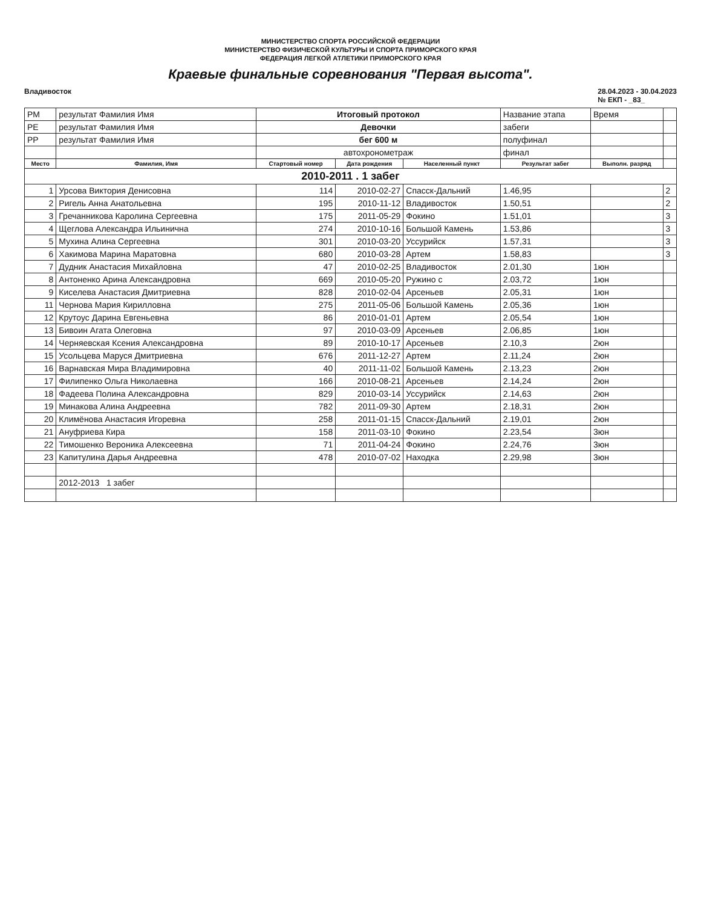МИНИСТЕРСТВО СПОРТА РОССИЙСКОЙ ФЕДЕРАЦИИ
МИНИСТЕРСТВО ФИЗИЧЕСКОЙ КУЛЬТУРЫ И СПОРТА ПРИМОРСКОГО КРАЯ
ФЕДЕРАЦИЯ ЛЕГКОЙ АТЛЕТИКИ ПРИМОРСКОГО КРАЯ
Краевые финальные соревнования "Первая высота".
Владивосток 28.04.2023 - 30.04.2023
№ ЕКП - _83_
| РМ | результат Фамилия Имя | Итоговый протокол | | | Название этапа | Время | |
| РЕ | результат Фамилия Имя | Девочки | | | забеги | | |
| РР | результат Фамилия Имя | бег 600 м | | | полуфинал | | |
| | | автохронометраж | | | финал | | |
| Место | Фамилия, Имя | Стартовый номер | Дата рождения | Населенный пункт | Результат забег | Выполн. разряд | |
| 2010-2011 . 1 забег | | | | | | | |
| 1 | Урсова Виктория Денисовна | 114 | 2010-02-27 | Спасск-Дальний | 1.46,95 | | 2 |
| 2 | Ригель Анна Анатольевна | 195 | 2010-11-12 | Владивосток | 1.50,51 | | 2 |
| 3 | Гречанникова Каролина Сергеевна | 175 | 2011-05-29 | Фокино | 1.51,01 | | 3 |
| 4 | Щеглова Александра Ильинична | 274 | 2010-10-16 | Большой Камень | 1.53,86 | | 3 |
| 5 | Мухина Алина Сергеевна | 301 | 2010-03-20 | Уссурийск | 1.57,31 | | 3 |
| 6 | Хакимова Марина Маратовна | 680 | 2010-03-28 | Артем | 1.58,83 | | 3 |
| 7 | Дудник Анастасия Михайловна | 47 | 2010-02-25 | Владивосток | 2.01,30 | 1юн | |
| 8 | Антоненко Арина Александровна | 669 | 2010-05-20 | Ружино с | 2.03,72 | 1юн | |
| 9 | Киселева Анастасия Дмитриевна | 828 | 2010-02-04 | Арсеньев | 2.05,31 | 1юн | |
| 11 | Чернова Мария Кирилловна | 275 | 2011-05-06 | Большой Камень | 2.05,36 | 1юн | |
| 12 | Крутоус Дарина Евгеньевна | 86 | 2010-01-01 | Артем | 2.05,54 | 1юн | |
| 13 | Бивоин Агата Олеговна | 97 | 2010-03-09 | Арсеньев | 2.06,85 | 1юн | |
| 14 | Черняевская Ксения Александровна | 89 | 2010-10-17 | Арсеньев | 2.10,3 | 2юн | |
| 15 | Усольцева Маруся Дмитриевна | 676 | 2011-12-27 | Артем | 2.11,24 | 2юн | |
| 16 | Варнавская Мира Владимировна | 40 | 2011-11-02 | Большой Камень | 2.13,23 | 2юн | |
| 17 | Филипенко Ольга Николаевна | 166 | 2010-08-21 | Арсеньев | 2.14,24 | 2юн | |
| 18 | Фадеева Полина Александровна | 829 | 2010-03-14 | Уссурийск | 2.14,63 | 2юн | |
| 19 | Минакова Алина Андреевна | 782 | 2011-09-30 | Артем | 2.18,31 | 2юн | |
| 20 | Климёнова Анастасия Игоревна | 258 | 2011-01-15 | Спасск-Дальний | 2.19,01 | 2юн | |
| 21 | Ануфриева Кира | 158 | 2011-03-10 | Фокино | 2.23,54 | 3юн | |
| 22 | Тимошенко Вероника Алексеевна | 71 | 2011-04-24 | Фокино | 2.24,76 | 3юн | |
| 23 | Капитулина Дарья Андреевна | 478 | 2010-07-02 | Находка | 2.29,98 | 3юн | |
| | 2012-2013 1 забег | | | | | | |